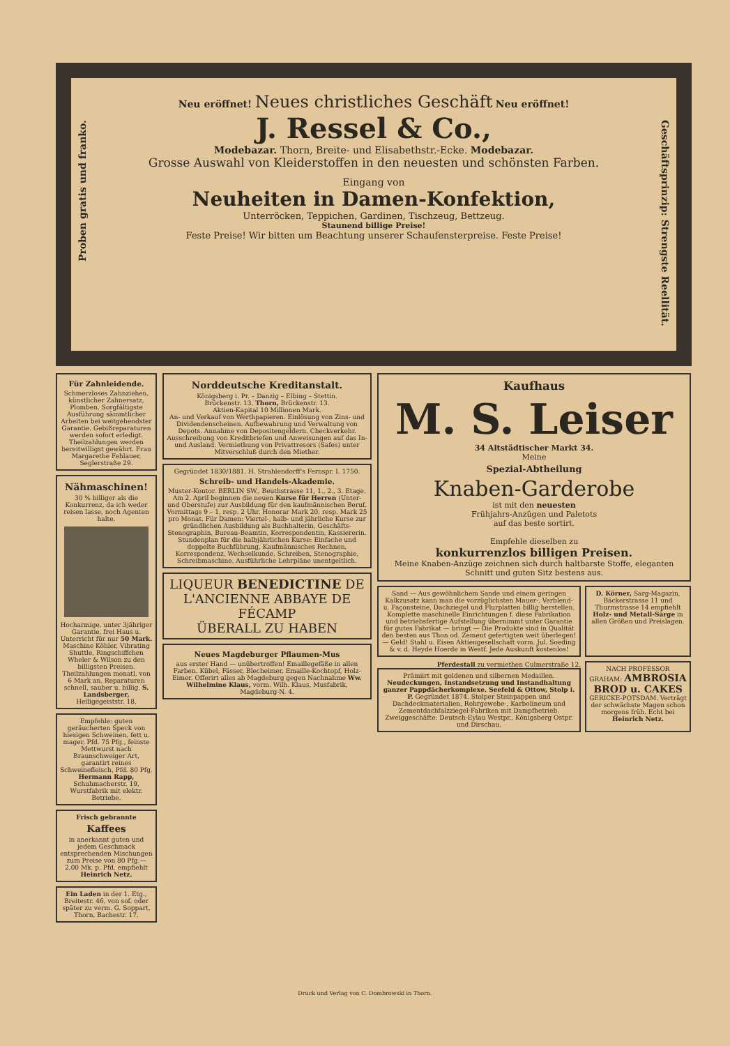Proben gratis und franko.
Geschäftsprinzip: Strengste Reellität.
Neu eröffnet! Neues christliches Geschäft Neu eröffnet!
J. Ressel & Co.,
Modebazar. Thorn, Breite- und Elisabethstr.-Ecke. Modebazar.
Grosse Auswahl von Kleiderstoffen in den neuesten und schönsten Farben.
Eingang von
Neuheiten in Damen-Konfektion,
Unterröcken, Teppichen, Gardinen, Tischzeug, Bettzeug.
Staunend billige Preise!
Feste Preise! Wir bitten um Beachtung unserer Schaufensterpreise. Feste Preise!
Für Zahnleidende.
Schmerzloses Zahnziehen, künstlicher Zahnersatz, Plomben. Sorgfältigste Ausführung sämmtlicher Arbeiten bei weitgehendster Garantie. Gebißreparaturen werden sofort erledigt. Theilzahlungen werden bereitwilligst gewährt. Frau Margarethe Fehlauer, Seglerstraße 29.
Nähmaschinen!
30 % billiger als die Konkurrenz, da ich weder reisen lasse, noch Agenten halte.
Hocharmige, unter 3jähriger Garantie, frei Haus u. Unterricht für nur 50 Mark. Maschine Köhler, Vibrating Shuttle, Ringschiffchen Wheler & Wilson zu den billigsten Preisen. Theilzahlungen monatl. von 6 Mark an. Reparaturen schnell, sauber u. billig. S. Landsberger, Heiligegeiststr. 18.
Empfehle: guten geräucherten Speck von hiesigen Schweinen, fett u. mager, Pfd. 75 Pfg., feinste Mettwurst nach Braunschweiger Art, garantirt reines Schweinefleisch, Pfd. 80 Pfg. Hermann Rapp, Schuhmacherstr. 19, Wurstfabrik mit elektr. Betriebe.
Frisch gebrannte
Kaffees
in anerkannt guten und jedem Geschmack entsprechenden Mischungen zum Preise von 80 Pfg.—2,00 Mk. p. Pfd. empfiehlt Heinrich Netz.
Ein Laden in der 1. Etg., Breitestr. 46, von sof. oder später zu verm. G. Soppart, Thorn, Bachestr. 17.
Norddeutsche Kreditanstalt.
Königsberg i. Pr. – Danzig – Elbing – Stettin.
Brückenstr. 13. Thorn, Brückenstr. 13.
Aktien-Kapital 10 Millionen Mark.
An- und Verkauf von Werthpapieren. Einlösung von Zins- und Dividendenscheinen. Aufbewahrung und Verwaltung von Depots. Annahme von Depositengeldern. Checkverkehr. Ausschreibung von Kreditbriefen und Anweisungen auf das In- und Ausland. Vermiethung von Privattresors (Safes) unter Mitverschluß durch den Miether.
Gegründet 1830/1881. H. Strahlendorff's Fernspr. I. 1750.
Schreib- und Handels-Akademie.
Muster-Kontor. BERLIN SW., Beuthstrasse 11, 1., 2., 3. Etage.
Am 2. April beginnen die neuen Kurse für Herren (Unter- und Oberstufe) zur Ausbildung für den kaufmännischen Beruf. Vormittags 9 – 1, resp. 2 Uhr. Honorar Mark 20, resp. Mark 25 pro Monat. Für Damen: Viertel-, halb- und jährliche Kurse zur gründlichen Ausbildung als Buchhalterin, Geschäfts-Stenographin, Bureau-Beamtin, Korrespondentin, Kassiererin. Stundenplan für die halbjährlichen Kurse: Einfache und doppelte Buchführung, Kaufmännisches Rechnen, Korrespondenz, Wechselkunde, Schreiben, Stenographie, Schreibmaschine. Ausführliche Lehrpläne unentgeltlich.
LIQUEUR BENEDICTINE DE L'ANCIENNE ABBAYE DE FÉCAMP
ÜBERALL ZU HABEN
Neues Magdeburger Pflaumen-Mus
aus erster Hand — unübertroffen! Emaillegefäße in allen Farben. Kübel, Fässer, Blecheimer, Emaille-Kochtopf, Holz-Eimer. Offerirt alles ab Magdeburg gegen Nachnahme Ww. Wilhelmine Klaus, vorm. Wilh. Klaus, Musfabrik, Magdeburg-N. 4.
Kaufhaus
M. S. Leiser
34 Altstädtischer Markt 34.
Meine
Spezial-Abtheilung
Knaben-Garderobe
ist mit den neuesten
Frühjahrs-Anzügen und Paletots
auf das beste sortirt.
Empfehle dieselben zu
konkurrenzlos billigen Preisen.
Meine Knaben-Anzüge zeichnen sich durch haltbarste Stoffe, eleganten Schnitt und guten Sitz bestens aus.
Sand — Aus gewöhnlichem Sande und einem geringen Kalkzusatz kann man die vorzüglichsten Mauer-, Verblend- u. Façonsteine, Dachziegel und Flurplatten billig herstellen. Komplette maschinelle Einrichtungen f. diese Fabrikation und betriebsfertige Aufstellung übernimmt unter Garantie für gutes Fabrikat — bringt — Die Produkte sind in Qualität den besten aus Thon od. Zement gefertigten weit überlegen! — Geld! Stahl u. Eisen Aktiengesellschaft vorm. Jul. Soeding & v. d. Heyde Hoerde in Westf. Jede Auskunft kostenlos!
D. Körner, Sarg-Magazin, Bäckerstrasse 11 und Thurmstrasse 14 empfiehlt Holz- und Metall-Särge in allen Größen und Preislagen.
Pferdestall zu vermiethen Culmerstraße 12.
Prämiirt mit goldenen und silbernen Medaillen. Neudeckungen, Instandsetzung und Instandhaltung ganzer Pappdächerkomplexe. Seefeld & Ottow, Stolp i. P. Gegründet 1874. Stolper Steinpappen und Dachdeckmaterialien, Rohrgewebe-, Karbolineum und Zementdachfalzziegel-Fabriken mit Dampfbetrieb. Zweiggeschäfte: Deutsch-Eylau Westpr., Königsberg Ostpr. und Dirschau.
NACH PROFESSOR GRAHAM: AMBROSIA BROD u. CAKES GERICKE-POTSDAM. Verträgt der schwächste Magen schon morgens früh. Echt bei Heinrich Netz.
Druck und Verlag von C. Dombrowski in Thorn.